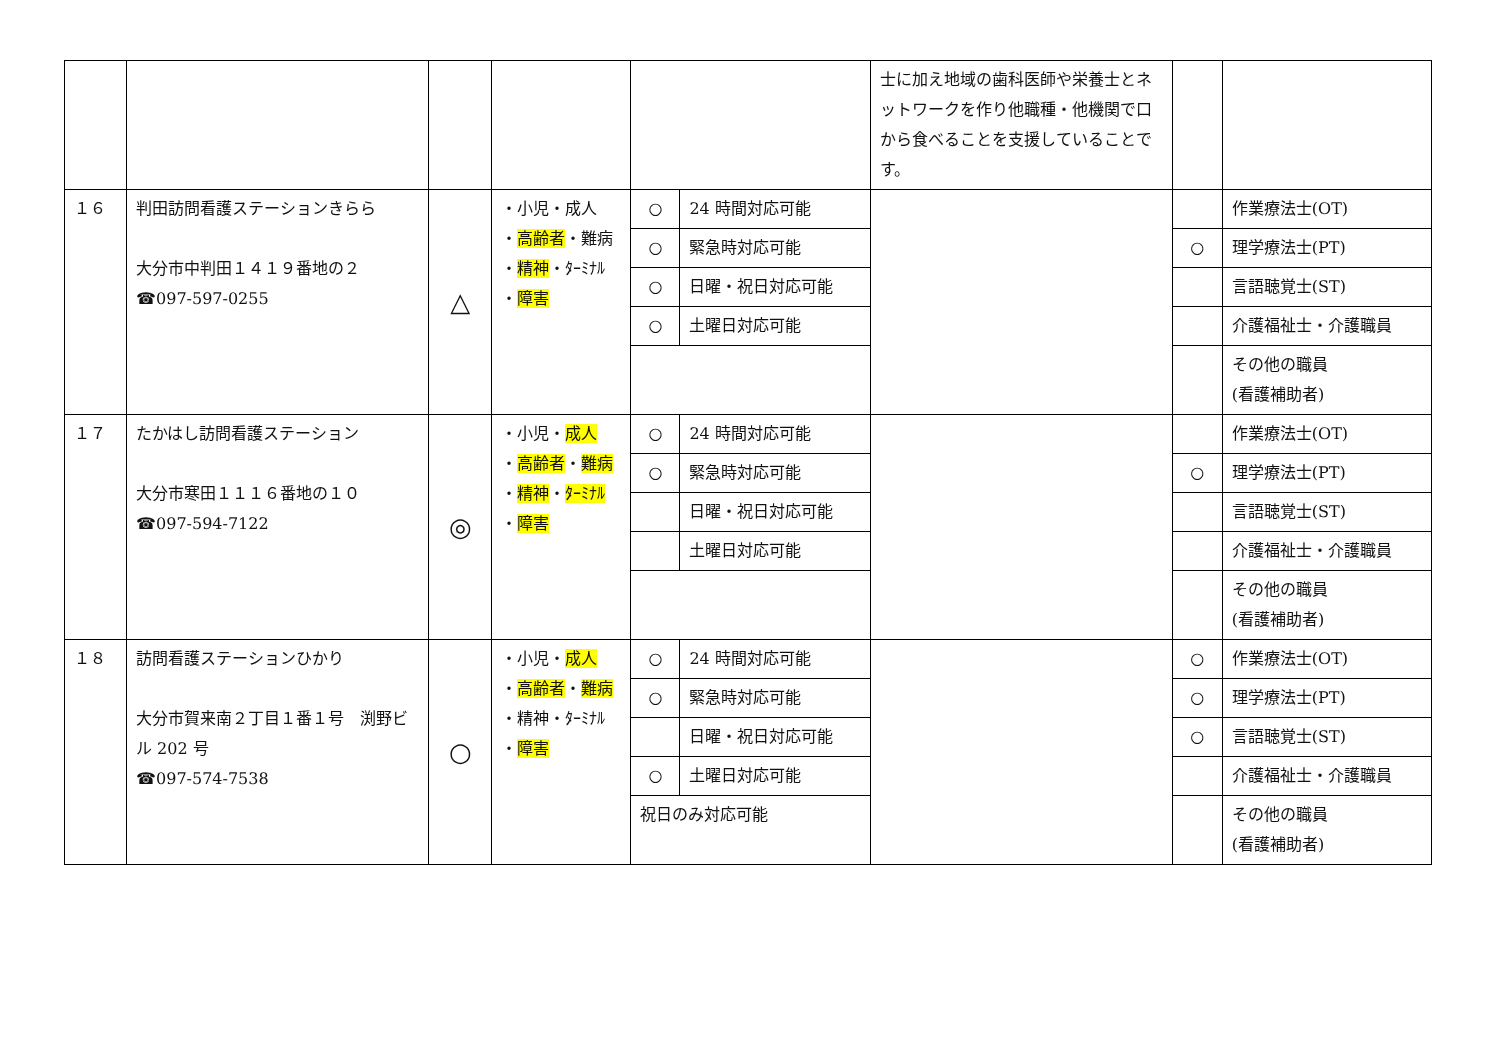| | | | | | | 士に加え地域の歯科医師や栄養士とネットワークを作り他職種・他機関で口から食べることを支援していることです。 | | |
| １６ | 判田訪問看護ステーションきらら 大分市中判田１４１９番地の２ ☎097-597-0255 | △ | ・小児・成人 ・ 高齢者 ・難病 ・ 精神 ・ﾀｰﾐﾅﾙ ・ 障害 | ○ | 24 時間対応可能 | | | 作業療法士(OT) |
| | | | | ○ | 緊急時対応可能 | | ○ | 理学療法士(PT) |
| | | | | ○ | 日曜・祝日対応可能 | | | 言語聴覚士(ST) |
| | | | | ○ | 土曜日対応可能 | | | 介護福祉士・介護職員 |
| | | | | | | | | その他の職員 (看護補助者) |
| １７ | たかはし訪問看護ステーション 大分市寒田１１１６番地の１０ ☎097-594-7122 | ◎ | ・小児・ 成人 ・ 高齢者 ・ 難病 ・ 精神 ・ ﾀｰﾐﾅﾙ ・ 障害 | ○ | 24 時間対応可能 | | | 作業療法士(OT) |
| | | | | ○ | 緊急時対応可能 | | ○ | 理学療法士(PT) |
| | | | | | 日曜・祝日対応可能 | | | 言語聴覚士(ST) |
| | | | | | 土曜日対応可能 | | | 介護福祉士・介護職員 |
| | | | | | | | | その他の職員 (看護補助者) |
| １８ | 訪問看護ステーションひかり 大分市賀来南２丁目１番１号 渕野ビル 202 号 ☎097-574-7538 | ○ | ・小児・ 成人 ・ 高齢者 ・ 難病 ・精神・ﾀｰﾐﾅﾙ ・ 障害 | ○ | 24 時間対応可能 | | ○ | 作業療法士(OT) |
| | | | | ○ | 緊急時対応可能 | | ○ | 理学療法士(PT) |
| | | | | | 日曜・祝日対応可能 | | ○ | 言語聴覚士(ST) |
| | | | | ○ | 土曜日対応可能 | | | 介護福祉士・介護職員 |
| | | | | 祝日のみ対応可能 | | | | その他の職員 (看護補助者) |